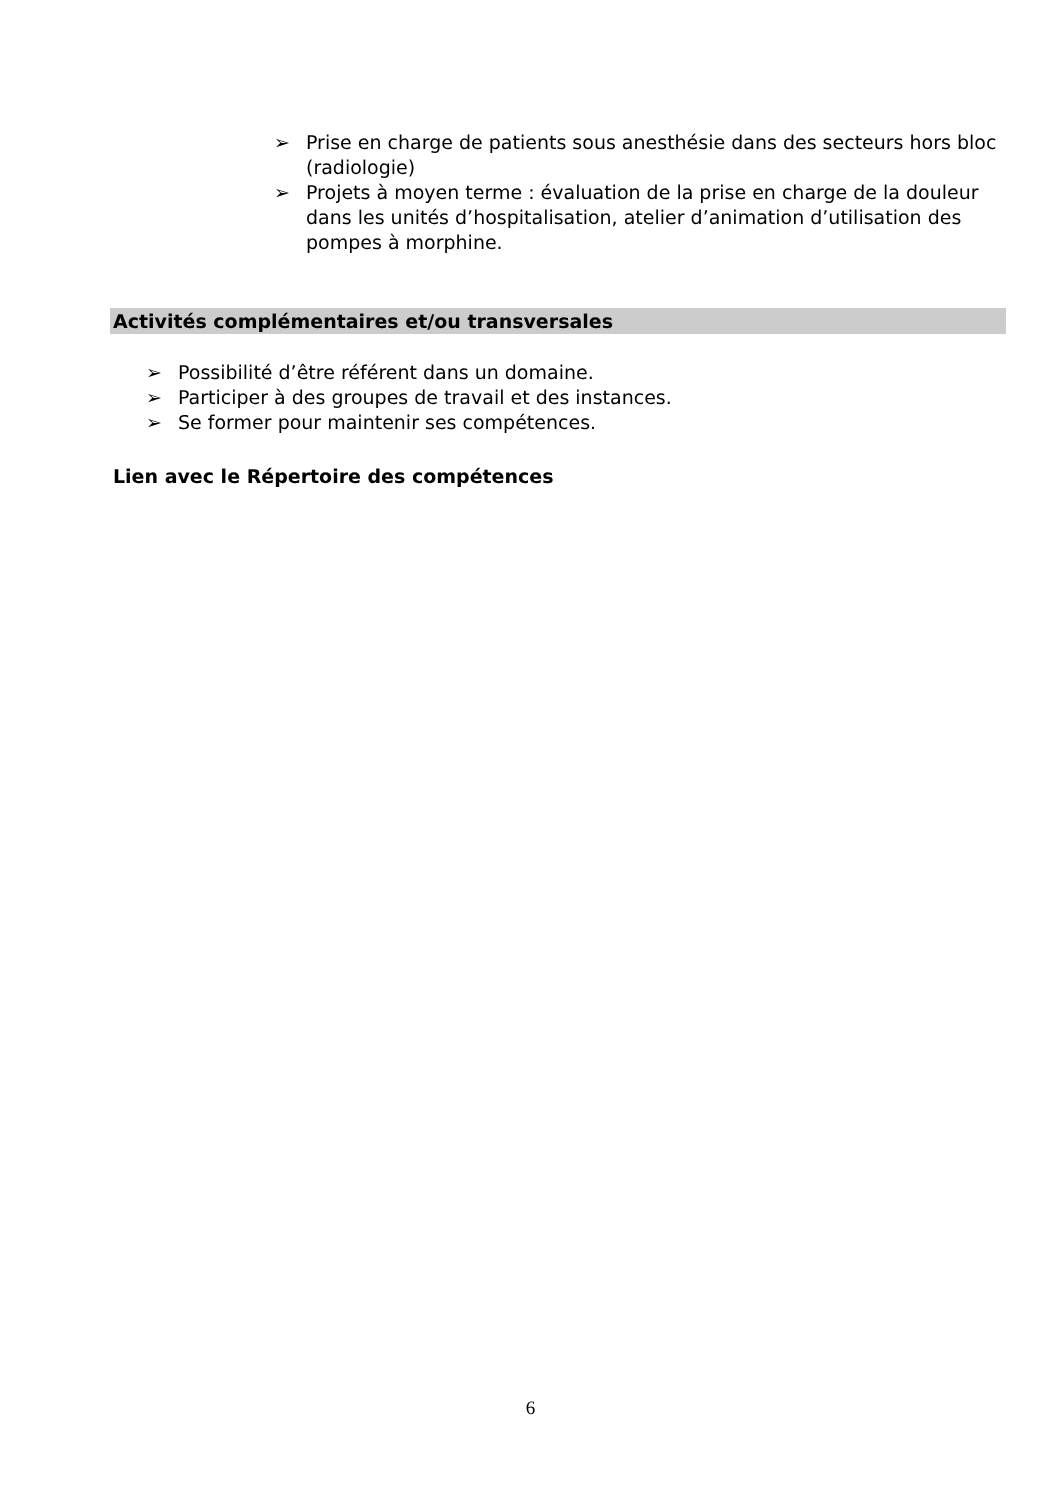➢ Prise en charge de patients sous anesthésie dans des secteurs hors bloc (radiologie)
➢ Projets à moyen terme : évaluation de la prise en charge de la douleur dans les unités d’hospitalisation, atelier d’animation d’utilisation des pompes à morphine.
Activités complémentaires et/ou transversales
➢ Possibilité d’être référent dans un domaine.
➢ Participer à des groupes de travail et des instances.
➢ Se former pour maintenir ses compétences.
Lien avec le Répertoire des compétences
6